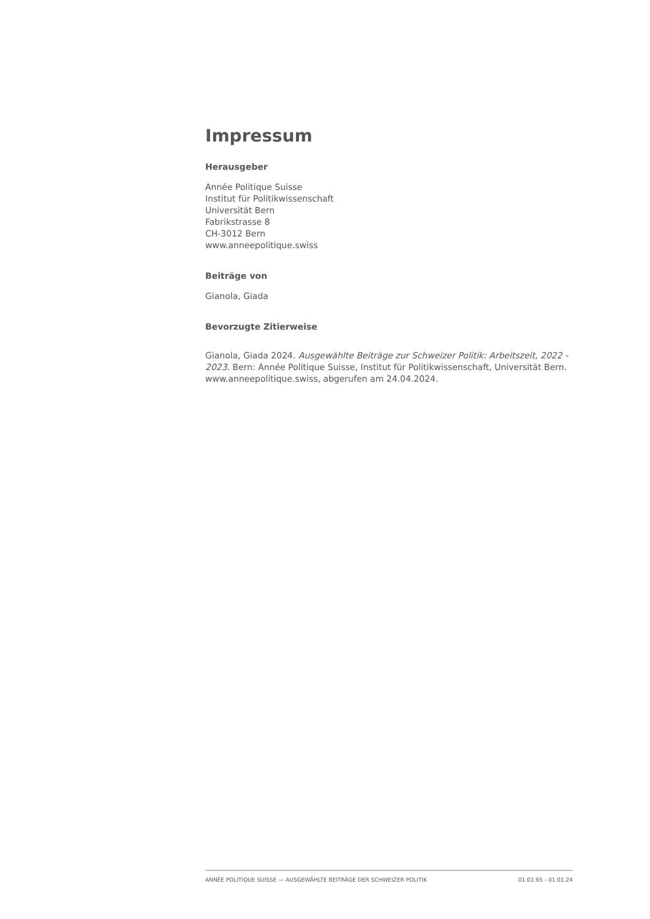Impressum
Herausgeber
Année Politique Suisse
Institut für Politikwissenschaft
Universität Bern
Fabrikstrasse 8
CH-3012 Bern
www.anneepolitique.swiss
Beiträge von
Gianola, Giada
Bevorzugte Zitierweise
Gianola, Giada 2024. Ausgewählte Beiträge zur Schweizer Politik: Arbeitszeit, 2022 - 2023. Bern: Année Politique Suisse, Institut für Politikwissenschaft, Universität Bern. www.anneepolitique.swiss, abgerufen am 24.04.2024.
ANNÉE POLITIQUE SUISSE — AUSGEWÄHLTE BEITRÄGE DER SCHWEIZER POLITIK 01.01.65 - 01.01.24